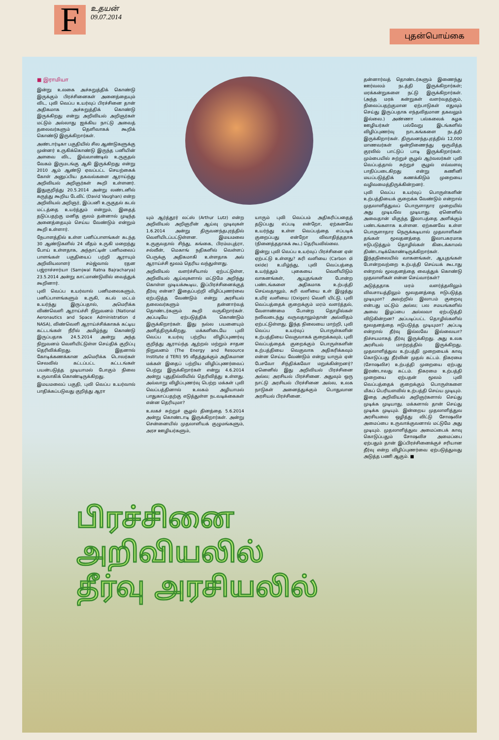F
உதயன்
09.07.2014
புதன்பொய்கை
■ இராமியா
இன்று உலகை அச்சுறுத்திக் கொண்டு இருக்கும் பிரச்சினைகள் அனைத்தையும் விட, புவி வெப்ப உயர்வுப் பிரச்சினை தான் அதிகமாக அச்சுறுத்திக் கொண்டு இருக்கிறது என்று அறிவியல் அறிஞர்கள் மட்டும் அல்லாது ஐக்கிய நாட்டு அவைத் தலைவர்களும் தெளிவாகக் கூறிக் கொண்டு இருக்கிறார்கள்.
அண்டார்டிகா பகுதியில் சில ஆண்டுகளுக்கு முன்னர் உருகிக்கொண்டு இருந்த பனியின் அளவை விட, இவ்வாண்டில் உருகுதல் வேகம் இருமடங்கு ஆகி இருக்கிறது என்று 2010 ஆம் ஆண்டு ஏவப்பட்ட செயற்கைக் கோள் அனுப்பிய தகவல்களை ஆராய்ந்து அறிவியல் அறிஞர்கள் கூறி உள்ளனர். இதுகுறித்து 20.5.2014 அன்று லண்டனில் கருத்து கூறிய டேவிட் (David Vaughan) என்ற அறிவியல் அறிஞர், இப்பனி உருகுதல் கடல் மட்டத்தை உயர்த்தும் என்றும், இதைத் தடுப்பதற்கு மனித குலம் தன்னால் முடிந்த அனைத்தையும் செய்ய வேண்டும் என்றும் கூறி உள்ளார்.
நேபாளத்தில் உள்ள பனிப்பாளங்கள் கடந்த 30 ஆண்டுகளில் 24 வீதம் உருகி மறைந்து போய் உள்ளதாக, அந்நாட்டின் பனிமலைப் பாளங்கள் பகுதியைப் பற்றி ஆராயும் அறிவியலாளர் சம்ஜ்வால் ரதன பஜ்ராச்சார்யா (Samjwal Ratna Bajracharya) 23.5.2014 அன்று காட்மாண்டுவில் வைத்துக் கூறினார்.
புவி வெப்ப உயர்வால் பனிமலைகளும், பனிப்பாளங்களும் உருகி, கடல் மட்டம் உயர்ந்து இருப்பதால், அமெரிக்க விண்வெளி ஆராய்ச்சி நிறுவனம் (National Aeronautics and Space Administration d NASA), விண்வெளி ஆராய்ச்சிக்காகக் கட்டிய கட்டடங்கள் நீரில் அமிழ்ந்து கொண்டு இருப்பதாக 24.5.2014 அன்று அந்த நிறுவனம் வெளியிட்டுள்ள செய்திக் குறிப்பு தெரிவிக்கிறது. இதனால் கோடிக்கணக்கான அமெரிக்க டொலர்கள் செலவில் கட்டப்பட்ட கட்டடங்கள் பயன்படுத்த முடியாமல் போகும் நிலை உருவாகிக் கொண்டிருக்கிறது.
இமயமலைப் பகுதி, புவி வெப்ப உயர்வால் பாதிக்கப்படுவது குறித்து ஆரா
யும் ஆர்த்தூர் லட்ஸ் (Arthur Lutz) என்ற அறிவியல் அறிஞரின் ஆய்வு முடிவுகள் 1.6.2014 அன்று திருவனந்தபுரத்தில் வெளியிடப்பட்டுள்ளன. இமயமலை உருகுவதால் சிந்து, கங்கை, பிரம்மபுத்ரா, சல்வீன், மெகாங் நதிகளில் வெள்ளப் பெருக்கு அதிகமாகி உள்ளதாக அவ் ஆராய்ச்சி மூலம் தெரிய வந்துள்ளது.
அறிவியல் வளர்ச்சியால் ஏற்பட்டுள்ள, அறிவியல் ஆய்வுகளால் மட்டுமே அறிந்து கொள்ள முடியக்கூடிய, இப்பிரச்சினைக்குத் தீர்வு என்ன? இதைப்பற்றி விழிப்புணர்வை ஏற்படுத்த வேண்டும் என்று அரசியல் தலைவர்களும் தன்னார்வத் தொண்டர்களும் கூறி வருகிறார்கள். அப்படியே ஏற்படுத்திக் கொண்டும் இருக்கிறார்கள். இது நல்ல பயனையும் அளித்திருக்கிறது. மக்களிடையே புவி வெப்ப உயர்வு பற்றிய விழிப்புணர்வு குறித்து ஆராய்ந்த ஆற்றல் மற்றும் சாதன நிறுவனம் (The Energy and Resource Institute d TERI) 95 வீதத்துக்கும் அதிகமான மக்கள் இதைப் பற்றிய விழிப்புணர்வைப் பெற்று இருக்கிறார்கள் என்று 4.6.2014 அன்று புதுதில்லியில் தெரிவித்து உள்ளது. அவ்வாறு விழிப்புணர்வு பெற்ற மக்கள் புவி வெப்பத்தினால் உலகம் அழியாமல் பாதுகாப்பதற்கு எடுத்துள்ள நடவடிக்கைகள் என்ன தெரியுமா?
உலகச் சுற்றுச் சூழல் தினத்தை 5.6.2014 அன்று கொண்டாடி இருக்கிறார்கள். அன்று சென்னையில் முதலாளியக் குழுமங்களும், அரச ஊழியர்களும்,
யாரும் புவி வெப்பம் அதிகரிப்பதைத் தடுப்பது எப்படி என்றோ, ஏற்கனவே உயர்ந்து உள்ள வெப்பத்தை எப்படிக் குறைப்பது என்றோ விவாதித்ததாக (நினைத்ததாகக் கூட) தெரியவில்லை.
இன்று புவி வெப்ப உயர்வுப் பிரச்சினை ஏன் ஏற்பட்டு உள்ளது? கரி வளியை (Carbon di oxide) உமிழ்ந்து, புவி வெப்பத்தை உயர்த்தும் புகையை வெளியிடும் வாகனங்கள், ஆயுதங்கள் போன்ற பண்டங்களை அதிகமாக உற்பத்தி செய்வதாலும், கரி வளியை உள் இழுத்து உயிர் வளியை (Oxigen) வெளி யிட்டு, புவி வெப்பத்தைக் குறைக்கும் மரம் வளர்த்தல், வேளாண்மை போன்ற தொழில்கள் நலிவடைந்து வருவதாலும்தான் அவ்விதம் ஏற்பட்டுள்ளது. இந்த நிலையை மாற்றி, புவி வெப்ப உயர்வுப் பொருள்களின் உற்பத்தியை வெகுவாகக் குறைக்கவும், புவி வெப்பத்தைக் குறைக்கும் பொருள்களின் உற்பத்தியை வெகுவாக அதிகரிக்கவும் என்ன செய்ய வேண்டும் என்று யாரும் ஏன் பேசவோ சிந்திக்கவோ மறுக்கின்றனர்? ஏனெனில் இது அறிவியல் பிரச்சினை அல்ல; அரசியல் பிரச்சினை. அதுவும் ஒரு நாட்டு அரசியல் பிரச்சினை அல்ல, உலக நாடுகள் அனைத்துக்கும் பொதுவான அரசியல் பிரச்சினை.
தன்னார்வத் தொண்டர்களும் இணைந்து ஊர்வலம் நடத்தி இருக்கிறார்கள்; மரக்கன்றுகளை நட்டு இருக்கிறார்கள். (அந்த மரக் கன்றுகள் வளர்வதற்கும், நிலைப்பதற்குமான ஏற்பாடுகள் எதுவும் செய்து இருப்பதாக எந்தவிதமான தகவலும் இல்லை.) அண்ணா பல்கலைக் கழக ஊழியர்கள் பல்வேறு இடங்களில் விழிப்புணர்வு நாடகங்களை நடத்தி இருக்கிறார்கள். திருவனந்தபுரத்தில் 12,000 மாணவர்கள் ஒன்றிணைந்து ஒருமித்த குரலில் பாட்டுப் பாடி இருக்கிறார்கள். மும்பையில் சுற்றுச் சூழல் ஆர்வலர்கள் புவி வெப்பத்தால் சுற்றுச் சூழல் எவ்வளவு பாதிப்படைகிறது என்று கணினி மயப்படுத்திக் கணக்கிடும் முறையை வழிவமைத்திருக்கின்றனர்.
புவி வெப்ப உயர்வுப் பொருள்களின் உற்பத்தியைக் குறைக்க வேண்டும் என்றால் முதலாளித்துவப் பொருளாதார முறையில் அது முடியவே முடியாது. ஏனெனில் அவைதான் மிகுந்த இலாபத்தை அளிக்கும் பண்டங்களாக உள்ளன. ஏற்கனவே உள்ள பொருளாதார நெருக்கடியால் முதலாளிகள் தங்கள் மூலதனத்தை இலாபகரமாக ஈடுபடுத்தும் தொழில்கள் கிடைக்காமல் திண்டாடிக்கொண்டிருக்கிறார்கள். இந்தநிலையில் வாகனங்கள், ஆயுதங்கள் போன்றவற்றை உற்பத்தி செய்யக் கூடாது என்றால் மூலதனத்தை வைத்துக் கொண்டு முதலாளிகள் என்ன செய்வார்கள்?
அடுத்ததாக மரம் வளர்த்தலிலும் விவசாயத்திலும் மூலதனத்தை ஈடுபடுத்த முடியுமா? அவற்றில் இலாபம் குறைவு என்பது மட்டும் அல்ல; பல சமயங்களில் அவை இழப்பை அல்லவா ஏற்படுத்தி விடுகின்றன? அப்படிப்பட்ட தொழில்களில் மூலதனத்தை ஈடுபடுத்த முடியுமா? அப்படி என்றால் தீர்வு இல்லவே இல்லையா? நிச்சயமாகத் தீர்வு இருக்கிறது. அது உலக அரசியல் மாற்றத்தில் இருக்கிறது. முதலாளித்துவ உற்பத்தி முறையைக் காவு கொடுப்பது தீர்வின் முதல் கட்டம். நிகரமை (சோஷலிச) உற்பத்தி முறையை ஏற்பது இரண்டாவது கட்டம். நிகரமை உற்பத்தி முறையை ஏற்பதன் மூலம் புவி வெப்பத்தைக் குறைக்கும் பொருள்களை மிகப் பெரியளவில் உற்பத்தி செய்ய முடியும். இதை அறிவியல் அறிஞர்களால் செய்து முடிக்க முடியாது. மக்களால் தான் செய்து முடிக்க முடியும். இன்றைய முதலாளித்துவ அரசியலை ஒழித்து விட்டு சோஷலிச அமைப்பை உருவாக்குவனால் மட்டுமே அது முடியும். முதலாளித்துவ அமைப்பைக் காவு கொடுப்பதும் சோஷலிச அமைப்பை ஏற்பதும் தான் இப்பிரச்சினைக்குச் சரியான தீர்வு என்ற விழிப்புணர்வை ஏற்படுத்துவது அடுத்த பணி ஆகும். ■
பிரச்சினை
அறிவியலில்
தீர்வு அரசியலில்